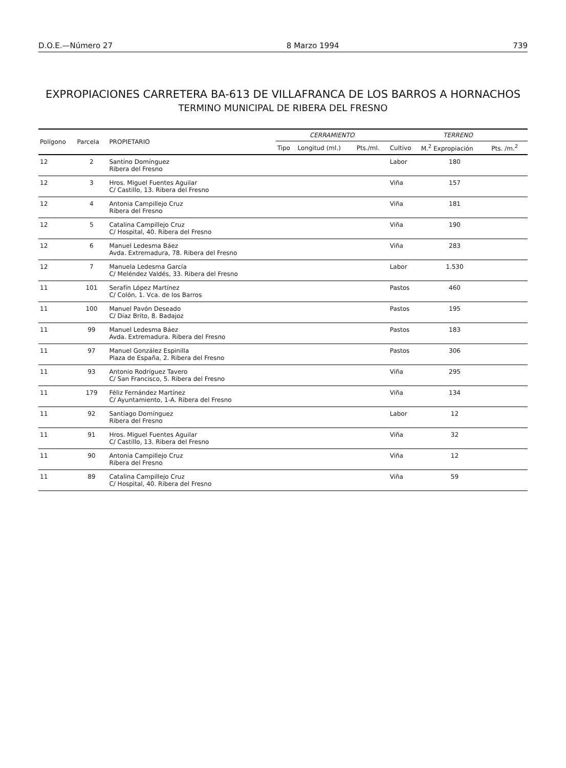D.O.E.—Número 27 8 Marzo 1994 739
EXPROPIACIONES CARRETERA BA-613 DE VILLAFRANCA DE LOS BARROS A HORNACHOS
TERMINO MUNICIPAL DE RIBERA DEL FRESNO
| Polígono | Parcela | PROPIETARIO | CERRAMIENTO | | | TERRENO | | |
| --- | --- | --- | --- | --- | --- | --- | --- | --- |
| | | | Tipo | Longitud (ml.) | Pts./ml. | Cultivo | M.<sup>2</sup> Expropiación | Pts. /m.<sup>2</sup> |
| 12 | 2 | Santino Domínguez Ribera del Fresno | | | | Labor | 180 | |
| 12 | 3 | Hros. Miguel Fuentes Aguilar C/ Castillo, 13. Ribera del Fresno | | | | Viña | 157 | |
| 12 | 4 | Antonia Campillejo Cruz Ribera del Fresno | | | | Viña | 181 | |
| 12 | 5 | Catalina Campillejo Cruz C/ Hospital, 40. Ribera del Fresno | | | | Viña | 190 | |
| 12 | 6 | Manuel Ledesma Báez Avda. Extremadura, 78. Ribera del Fresno | | | | Viña | 283 | |
| 12 | 7 | Manuela Ledesma García C/ Meléndez Valdés, 33. Ribera del Fresno | | | | Labor | 1.530 | |
| 11 | 101 | Serafín López Martínez C/ Colón, 1. Vca. de los Barros | | | | Pastos | 460 | |
| 11 | 100 | Manuel Pavón Deseado C/ Díaz Brito, 8. Badajoz | | | | Pastos | 195 | |
| 11 | 99 | Manuel Ledesma Báez Avda. Extremadura. Ribera del Fresno | | | | Pastos | 183 | |
| 11 | 97 | Manuel González Espinilla Plaza de España, 2. Ribera del Fresno | | | | Pastos | 306 | |
| 11 | 93 | Antonio Rodríguez Tavero C/ San Francisco, 5. Ribera del Fresno | | | | Viña | 295 | |
| 11 | 179 | Féliz Fernández Martínez C/ Ayuntamiento, 1-A. Ribera del Fresno | | | | Viña | 134 | |
| 11 | 92 | Santiago Domínguez Ribera del Fresno | | | | Labor | 12 | |
| 11 | 91 | Hros. Miguel Fuentes Aguilar C/ Castillo, 13. Ribera del Fresno | | | | Viña | 32 | |
| 11 | 90 | Antonia Campillejo Cruz Ribera del Fresno | | | | Viña | 12 | |
| 11 | 89 | Catalina Campillejo Cruz C/ Hospital, 40. Ribera del Fresno | | | | Viña | 59 | |